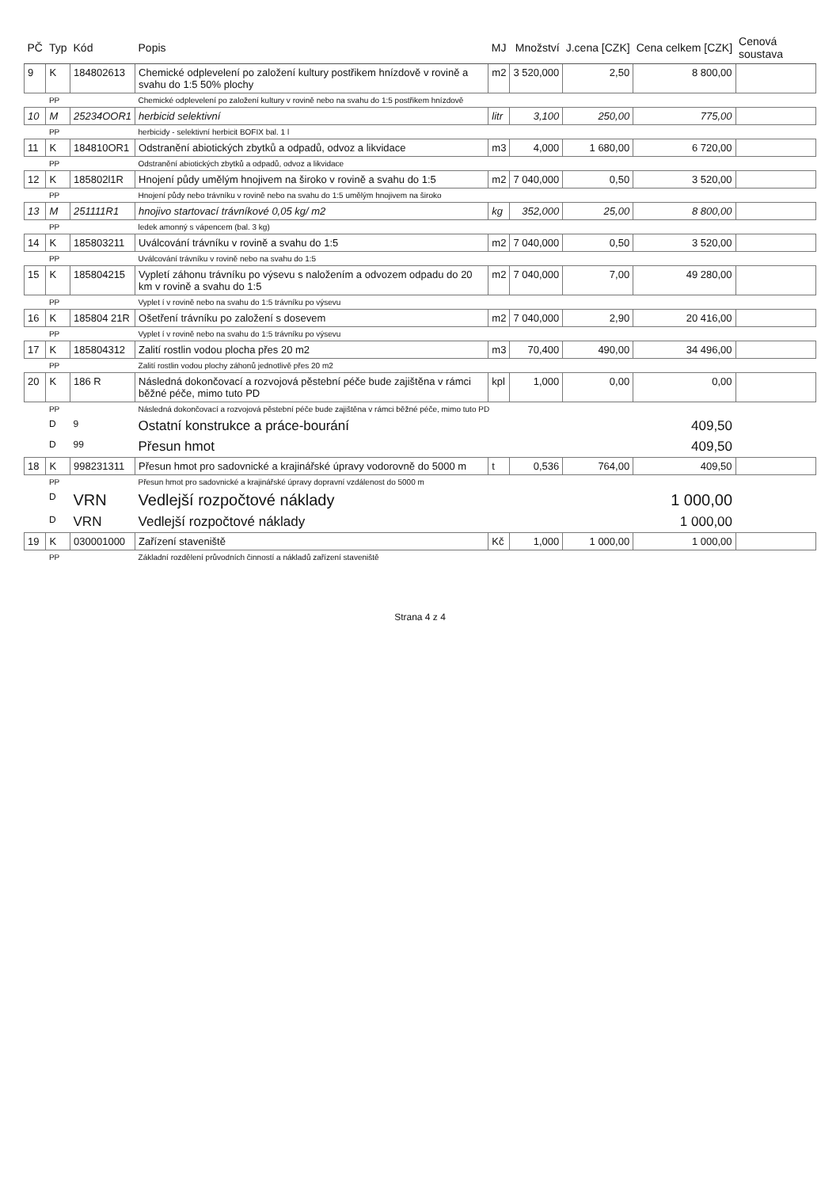| PČ | Typ | Kód | Popis | MJ | Množství | J.cena [CZK] | Cena celkem [CZK] | Cenová soustava |
| --- | --- | --- | --- | --- | --- | --- | --- | --- |
| 9 | K | 184802613 | Chemické odplevelení po založení kultury postřikem hnízdově v rovině a svahu do 1:5 50% plochy | m2 | 3 520,000 | 2,50 | 8 800,00 | |
| | PP | | Chemické odplevelení po založení kultury v rovině nebo na svahu do 1:5 postřikem hnízdově | | | | | |
| 10 | M | 25234OOR1 | herbicid selektivní | litr | 3,100 | 250,00 | 775,00 | |
| | PP | | herbicidy - selektivní herbicit BOFIX bal. 1 l | | | | | |
| 11 | K | 184810OR1 | Odstranění abiotických zbytků a odpadů, odvoz a likvidace | m3 | 4,000 | 1 680,00 | 6 720,00 | |
| | PP | | Odstranění abiotických zbytků a odpadů, odvoz a likvidace | | | | | |
| 12 | K | 185802l1R | Hnojení půdy umělým hnojivem na široko v rovině a svahu do 1:5 | m2 | 7 040,000 | 0,50 | 3 520,00 | |
| | PP | | Hnojení půdy nebo trávníku v rovině nebo na svahu do 1:5 umělým hnojivem na široko | | | | | |
| 13 | M | 251111R1 | hnojivo startovací trávníkové 0,05 kg/ m2 | kg | 352,000 | 25,00 | 8 800,00 | |
| | PP | | ledek amonný s vápencem (bal. 3 kg) | | | | | |
| 14 | K | 185803211 | Uválcování trávníku v rovině a svahu do 1:5 | m2 | 7 040,000 | 0,50 | 3 520,00 | |
| | PP | | Uválcování trávníku v rovině nebo na svahu do 1:5 | | | | | |
| 15 | K | 185804215 | Vypletí záhonu trávníku po výsevu s naložením a odvozem odpadu do 20 km v rovině a svahu do 1:5 | m2 | 7 040,000 | 7,00 | 49 280,00 | |
| | PP | | Vyplet í v rovině nebo na svahu do 1:5 trávníku po výsevu | | | | | |
| 16 | K | 185804 21R | Ošetření trávníku po založení s dosevem | m2 | 7 040,000 | 2,90 | 20 416,00 | |
| | PP | | Vyplet í v rovině nebo na svahu do 1:5 trávníku po výsevu | | | | | |
| 17 | K | 185804312 | Zalití rostlin vodou plocha přes 20 m2 | m3 | 70,400 | 490,00 | 34 496,00 | |
| | PP | | Zalití rostlin vodou plochy záhonů jednotlivě přes 20 m2 | | | | | |
| 20 | K | 186 R | Následná dokončovací a rozvojová pěstební péče bude zajištěna v rámci běžné péče, mimo tuto PD | kpl | 1,000 | 0,00 | 0,00 | |
| | PP | | Následná dokončovací a rozvojová pěstební péče bude zajištěna v rámci běžné péče, mimo tuto PD | | | | | |
| | D | 9 | Ostatní konstrukce a práce-bourání | | | | 409,50 | |
| | D | 99 | Přesun hmot | | | | 409,50 | |
| 18 | K | 998231311 | Přesun hmot pro sadovnické a krajinářské úpravy vodorovně do 5000 m | t | 0,536 | 764,00 | 409,50 | |
| | PP | | Přesun hmot pro sadovnické a krajinářské úpravy dopravní vzdálenost do 5000 m | | | | | |
| | D | VRN | Vedlejší rozpočtové náklady | | | | 1 000,00 | |
| | D | VRN | Vedlejší rozpočtové náklady | | | | 1 000,00 | |
| 19 | K | 030001000 | Zařízení staveniště | Kč | 1,000 | 1 000,00 | 1 000,00 | |
| | PP | | Základní rozdělení průvodních činností a nákladů zařízení staveniště | | | | | |
Strana 4 z 4